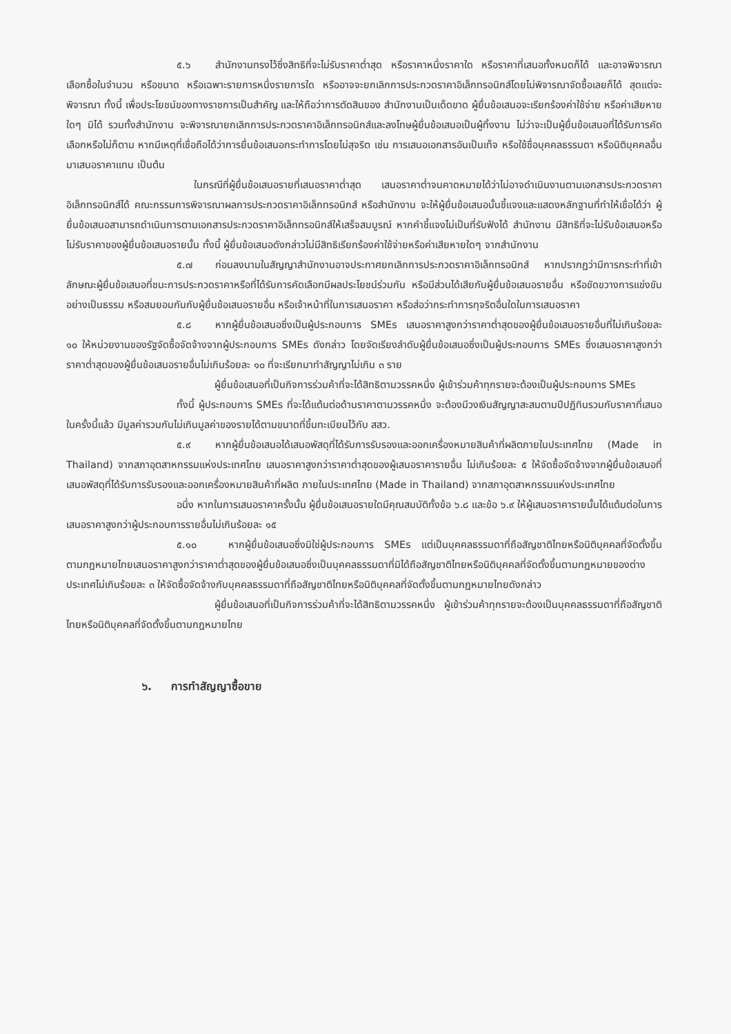๕.๖ สำนักงานทรงไว้ซึ่งสิทธิที่จะไม่รับราคาต่ำสุด หรือราคาหนึ่งราคาใด หรือราคาที่เสนอทั้งหมดก็ได้ และอาจพิจารณาเลือกซื้อในจำนวน หรือขนาด หรือเฉพาะรายการหนึ่งรายการใด หรืออาจจะยกเลิกการประกวดราคาอิเล็กทรอนิกส์โดยไม่พิจารณาจัดซื้อเลยก็ได้ สุดแต่จะพิจารณา ทั้งนี้ เพื่อประโยชน์ของทางราชการเป็นสำคัญ และให้ถือว่าการตัดสินของ สำนักงานเป็นเด็ดขาด ผู้ยื่นข้อเสนอจะเรียกร้องค่าใช้จ่าย หรือค่าเสียหายใดๆ มิได้ รวมทั้งสำนักงาน จะพิจารณายกเลิกการประกวดราคาอิเล็กทรอนิกส์และลงโทษผู้ยื่นข้อเสนอเป็นผู้ทิ้งงาน ไม่ว่าจะเป็นผู้ยื่นข้อเสนอที่ได้รับการคัดเลือกหรือไม่ก็ตาม หากมีเหตุที่เชื่อถือได้ว่าการยื่นข้อเสนอกระทำการโดยไม่สุจริต เช่น การเสนอเอกสารอันเป็นเท็จ หรือใช้ชื่อบุคคลธรรมดา หรือนิติบุคคลอื่นมาเสนอราคาแทน เป็นต้น
ในกรณีที่ผู้ยื่นข้อเสนอรายที่เสนอราคาต่ำสุด เสนอราคาต่ำจนคาดหมายได้ว่าไม่อาจดำเนินงานตามเอกสารประกวดราคาอิเล็กทรอนิกส์ได้ คณะกรรมการพิจารณาผลการประกวดราคาอิเล็กทรอนิกส์ หรือสำนักงาน จะให้ผู้ยื่นข้อเสนอนั้นชี้แจงและแสดงหลักฐานที่ทำให้เชื่อได้ว่า ผู้ยื่นข้อเสนอสามารถดำเนินการตามเอกสารประกวดราคาอิเล็กทรอนิกส์ให้เสร็จสมบูรณ์ หากคำชี้แจงไม่เป็นที่รับฟังได้ สำนักงาน มีสิทธิที่จะไม่รับข้อเสนอหรือไม่รับราคาของผู้ยื่นข้อเสนอรายนั้น ทั้งนี้ ผู้ยื่นข้อเสนอดังกล่าวไม่มีสิทธิเรียกร้องค่าใช้จ่ายหรือค่าเสียหายใดๆ จากสำนักงาน
๕.๗ ก่อนลงนามในสัญญาสำนักงานอาจประกาศยกเลิกการประกวดราคาอิเล็กทรอนิกส์ หากปรากฏว่ามีการกระทำที่เข้าลักษณะผู้ยื่นข้อเสนอที่ชนะการประกวดราคาหรือที่ได้รับการคัดเลือกมีผลประโยชน์ร่วมกัน หรือมีส่วนได้เสียกับผู้ยื่นข้อเสนอรายอื่น หรือขัดขวางการแข่งขันอย่างเป็นธรรม หรือสมยอมกันกับผู้ยื่นข้อเสนอรายอื่น หรือเจ้าหน้าที่ในการเสนอราคา หรือส่อว่ากระทำการทุจริตอื่นใดในการเสนอราคา
๕.๘ หากผู้ยื่นข้อเสนอซึ่งเป็นผู้ประกอบการ SMEs เสนอราคาสูงกว่าราคาต่ำสุดของผู้ยื่นข้อเสนอรายอื่นที่ไม่เกินร้อยละ ๑๐ ให้หน่วยงานของรัฐจัดซื้อจัดจ้างจากผู้ประกอบการ SMEs ดังกล่าว โดยจัดเรียงลำดับผู้ยื่นข้อเสนอซึ่งเป็นผู้ประกอบการ SMEs ซึ่งเสนอราคาสูงกว่าราคาต่ำสุดของผู้ยื่นข้อเสนอรายอื่นไม่เกินร้อยละ ๑๐ ที่จะเรียกมาทำสัญญาไม่เกิน ๓ ราย
ผู้ยื่นข้อเสนอที่เป็นกิจการร่วมค้าที่จะได้สิทธิตามวรรคหนึ่ง ผู้เข้าร่วมค้าทุกรายจะต้องเป็นผู้ประกอบการ SMEs
ทั้งนี้ ผู้ประกอบการ SMEs ที่จะได้แต้มต่อด้านราคาตามวรรคหนึ่ง จะต้องมีวงเงินสัญญาสะสมตามปีปฏิทินรวมกับราคาที่เสนอในครั้งนี้แล้ว มีมูลค่ารวมกันไม่เกินมูลค่าของรายได้ตามขนาดที่ขึ้นทะเบียนไว้กับ สสว.
๕.๙ หากผู้ยื่นข้อเสนอได้เสนอพัสดุที่ได้รับการรับรองและออกเครื่องหมายสินค้าที่ผลิตภายในประเทศไทย (Made in Thailand) จากสภาอุตสาหกรรมแห่งประเทศไทย เสนอราคาสูงกว่าราคาต่ำสุดของผู้เสนอราคารายอื่น ไม่เกินร้อยละ ๕ ให้จัดซื้อจัดจ้างจากผู้ยื่นข้อเสนอที่เสนอพัสดุที่ได้รับการรับรองและออกเครื่องหมายสินค้าที่ผลิต ภายในประเทศไทย (Made in Thailand) จากสภาอุตสาหกรรมแห่งประเทศไทย
อนึ่ง หากในการเสนอราคาครั้งนั้น ผู้ยื่นข้อเสนอรายใดมีคุณสมบัติทั้งข้อ ๖.๘ และข้อ ๖.๙ ให้ผู้เสนอราคารายนั้นได้แต้มต่อในการเสนอราคาสูงกว่าผู้ประกอบการรายอื่นไม่เกินร้อยละ ๑๕
๕.๑๐ หากผู้ยื่นข้อเสนอซึ่งมิใช่ผู้ประกอบการ SMEs แต่เป็นบุคคลธรรมดาที่ถือสัญชาติไทยหรือนิติบุคคลที่จัดตั้งขึ้นตามกฎหมายไทยเสนอราคาสูงกว่าราคาต่ำสุดของผู้ยื่นข้อเสนอซึ่งเป็นบุคคลธรรมดาที่มิได้ถือสัญชาติไทยหรือนิติบุคคลที่จัดตั้งขึ้นตามกฎหมายของต่างประเทศไม่เกินร้อยละ ๓ ให้จัดซื้อจัดจ้างกับบุคคลธรรมดาที่ถือสัญชาติไทยหรือนิติบุคคลที่จัดตั้งขึ้นตามกฎหมายไทยดังกล่าว
ผู้ยื่นข้อเสนอที่เป็นกิจการร่วมค้าที่จะได้สิทธิตามวรรคหนึ่ง ผู้เข้าร่วมค้าทุกรายจะต้องเป็นบุคคลธรรมดาที่ถือสัญชาติไทยหรือนิติบุคคลที่จัดตั้งขึ้นตามกฎหมายไทย
๖. การทำสัญญาซื้อขาย